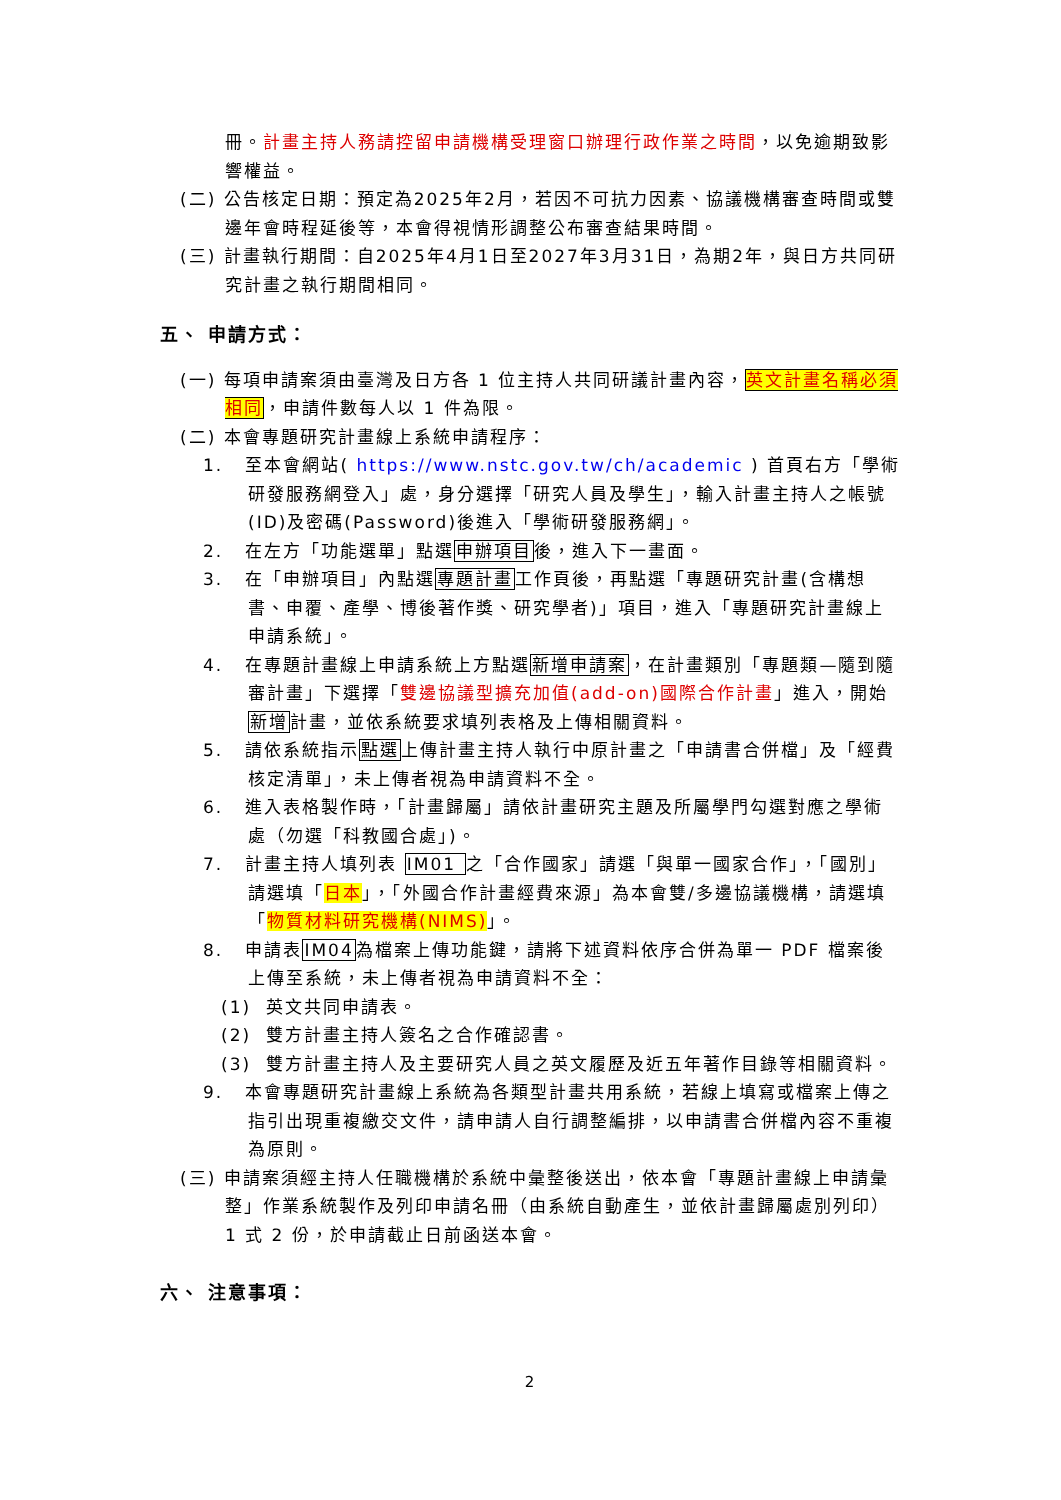冊。計畫主持人務請控留申請機構受理窗口辦理行政作業之時間，以免逾期致影響權益。
(二) 公告核定日期：預定為2025年2月，若因不可抗力因素、協議機構審查時間或雙邊年會時程延後等，本會得視情形調整公布審查結果時間。
(三) 計畫執行期間：自2025年4月1日至2027年3月31日，為期2年，與日方共同研究計畫之執行期間相同。
五、 申請方式：
(一) 每項申請案須由臺灣及日方各 1 位主持人共同研議計畫內容，英文計畫名稱必須相同，申請件數每人以 1 件為限。
(二) 本會專題研究計畫線上系統申請程序：
1. 至本會網站( https://www.nstc.gov.tw/ch/academic ) 首頁右方「學術研發服務網登入」處，身分選擇「研究人員及學生」，輸入計畫主持人之帳號(ID)及密碼(Password)後進入「學術研發服務網」。
2. 在左方「功能選單」點選申辦項目後，進入下一畫面。
3. 在「申辦項目」內點選專題計畫工作頁後，再點選「專題研究計畫(含構想書、申覆、產學、博後著作獎、研究學者)」項目，進入「專題研究計畫線上申請系統」。
4. 在專題計畫線上申請系統上方點選新增申請案，在計畫類別「專題類—隨到隨審計畫」下選擇「雙邊協議型擴充加值(add-on)國際合作計畫」進入，開始新增計畫，並依系統要求填列表格及上傳相關資料。
5. 請依系統指示點選上傳計畫主持人執行中原計畫之「申請書合併檔」及「經費核定清單」，未上傳者視為申請資料不全。
6. 進入表格製作時，「計畫歸屬」請依計畫研究主題及所屬學門勾選對應之學術處（勿選「科教國合處」)。
7. 計畫主持人填列表 IM01 之「合作國家」請選「與單一國家合作」，「國別」請選填「日本」，「外國合作計畫經費來源」為本會雙/多邊協議機構，請選填「物質材料研究機構(NIMS)」。
8. 申請表IM04為檔案上傳功能鍵，請將下述資料依序合併為單一 PDF 檔案後上傳至系統，未上傳者視為申請資料不全：
(1) 英文共同申請表。
(2) 雙方計畫主持人簽名之合作確認書。
(3) 雙方計畫主持人及主要研究人員之英文履歷及近五年著作目錄等相關資料。
9. 本會專題研究計畫線上系統為各類型計畫共用系統，若線上填寫或檔案上傳之指引出現重複繳交文件，請申請人自行調整編排，以申請書合併檔內容不重複為原則。
(三) 申請案須經主持人任職機構於系統中彙整後送出，依本會「專題計畫線上申請彙整」作業系統製作及列印申請名冊（由系統自動產生，並依計畫歸屬處別列印）1 式 2 份，於申請截止日前函送本會。
六、 注意事項：
2